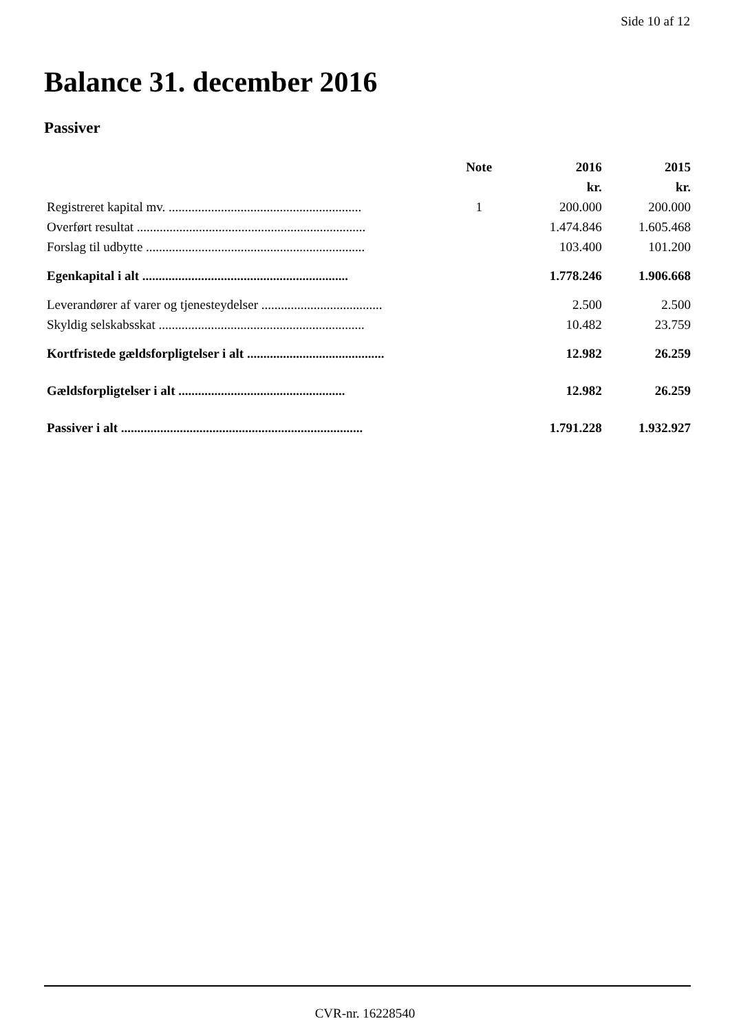Side 10 af 12
Balance 31. december 2016
Passiver
| | Note | 2016 | 2015 |
| --- | --- | --- | --- |
| | | kr. | kr. |
| Registreret kapital mv. ........................................................... | 1 | 200.000 | 200.000 |
| Overført resultat ...................................................................... | | 1.474.846 | 1.605.468 |
| Forslag til udbytte ................................................................... | | 103.400 | 101.200 |
| Egenkapital i alt ............................................................... | | 1.778.246 | 1.906.668 |
| Leverandører af varer og tjenesteydelser ..................................... | | 2.500 | 2.500 |
| Skyldig selskabsskat ............................................................... | | 10.482 | 23.759 |
| Kortfristede gældsforpligtelser i alt .......................................... | | 12.982 | 26.259 |
| Gældsforpligtelser i alt ................................................... | | 12.982 | 26.259 |
| Passiver i alt .......................................................................... | | 1.791.228 | 1.932.927 |
CVR-nr. 16228540